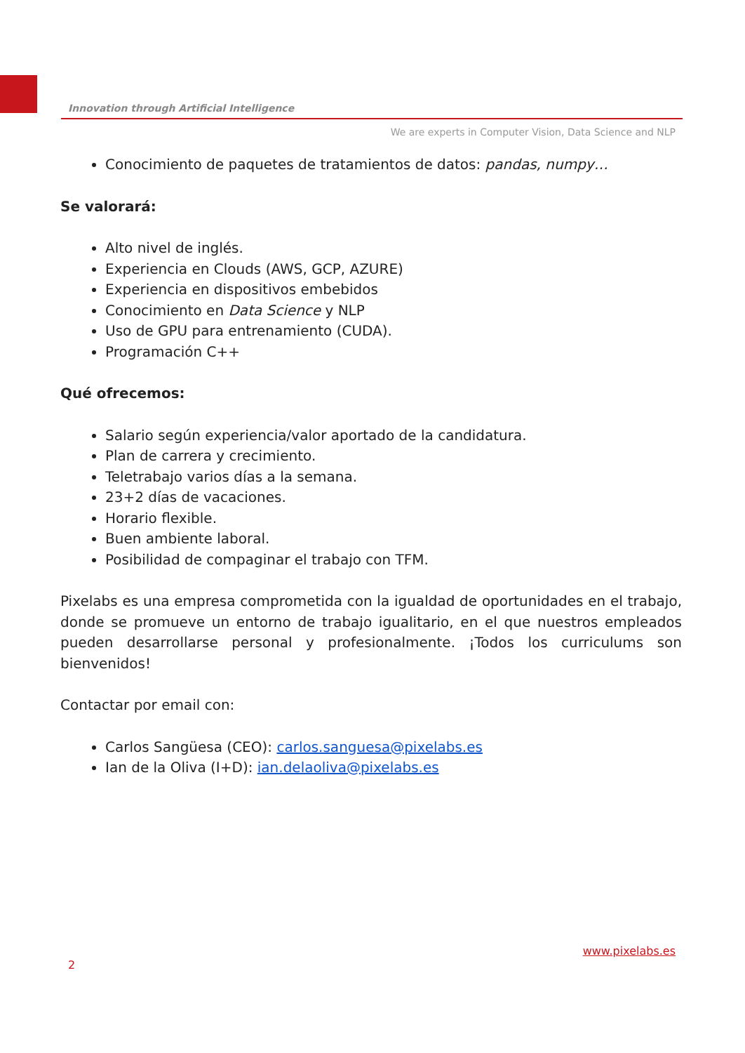Innovation through Artificial Intelligence
We are experts in Computer Vision, Data Science and NLP
Conocimiento de paquetes de tratamientos de datos: pandas, numpy…
Se valorará:
Alto nivel de inglés.
Experiencia en Clouds (AWS, GCP, AZURE)
Experiencia en dispositivos embebidos
Conocimiento en Data Science y NLP
Uso de GPU para entrenamiento (CUDA).
Programación C++
Qué ofrecemos:
Salario según experiencia/valor aportado de la candidatura.
Plan de carrera y crecimiento.
Teletrabajo varios días a la semana.
23+2 días de vacaciones.
Horario flexible.
Buen ambiente laboral.
Posibilidad de compaginar el trabajo con TFM.
Pixelabs es una empresa comprometida con la igualdad de oportunidades en el trabajo, donde se promueve un entorno de trabajo igualitario, en el que nuestros empleados pueden desarrollarse personal y profesionalmente. ¡Todos los curriculums son bienvenidos!
Contactar por email con:
Carlos Sangüesa (CEO): carlos.sanguesa@pixelabs.es
Ian de la Oliva (I+D): ian.delaoliva@pixelabs.es
2 www.pixelabs.es